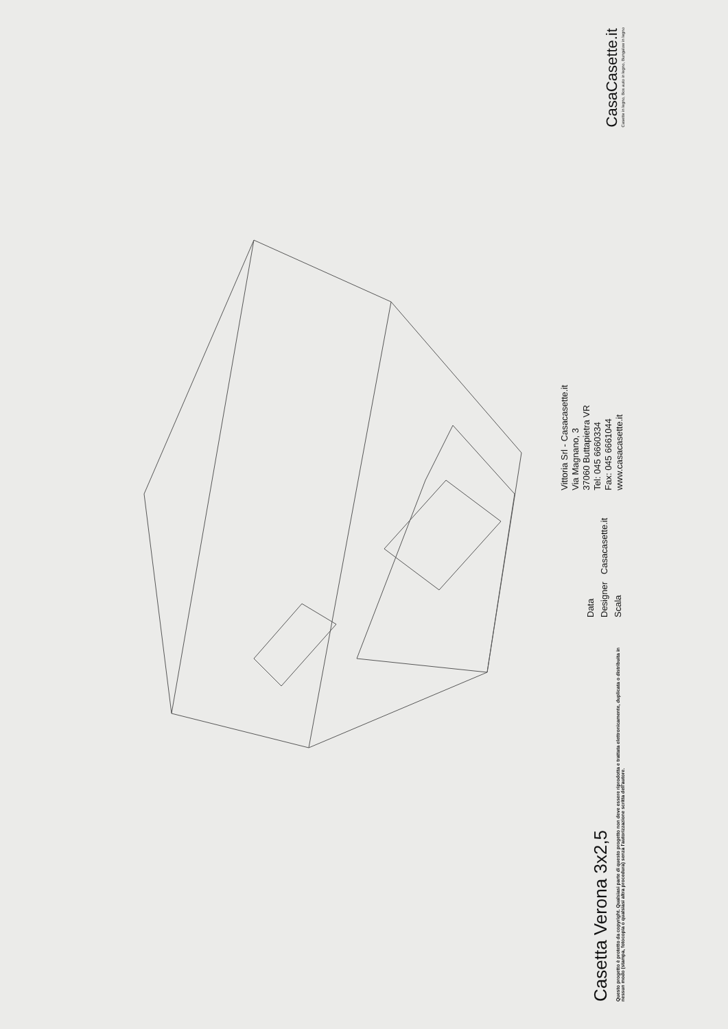Casetta Verona 3x2,5
Questo progetto è protetto da copyright. Qualsiasi parte di questo progetto non deve essere riprodotta e trattata elettronicamente, duplicata o distribuita in nessun modo (stampa, fotocopia o qualsiasi altra procedura) senza l'autorizzazione scritta dell'autore.
Data
Designer Casacasette.it
Scala
Vittoria Srl - Casacasette.it
Via Magnano, 3
37060 Buttapietra VR
Tel: 045 6660334
Fax: 045 6661044
www.casacasette.it
CasaCasette.it
Casette in legno, Box auto in legno, Bungalow in legno